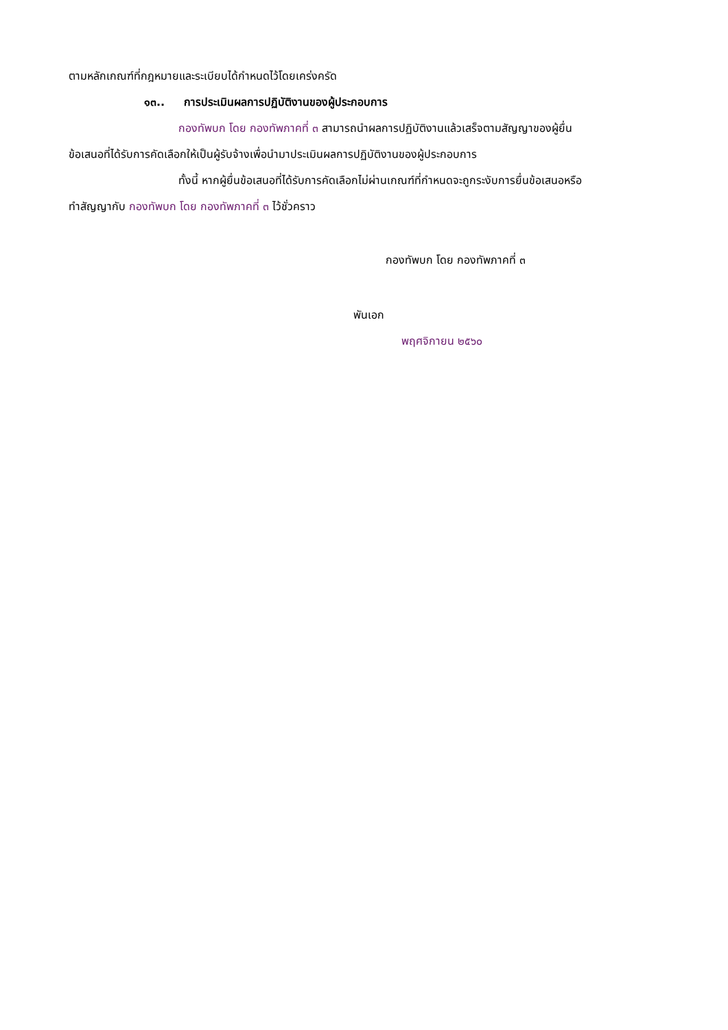ตามหลักเกณฑ์ที่กฎหมายและระเบียบได้กำหนดไว้โดยเคร่งครัด
๑๓.. การประเมินผลการปฏิบัติงานของผู้ประกอบการ
กองทัพบก โดย กองทัพภาคที่ ๓ สามารถนำผลการปฏิบัติงานแล้วเสร็จตามสัญญาของผู้ยื่น
ข้อเสนอที่ได้รับการคัดเลือกให้เป็นผู้รับจ้างเพื่อนำมาประเมินผลการปฏิบัติงานของผู้ประกอบการ
ทั้งนี้ หากผู้ยื่นข้อเสนอที่ได้รับการคัดเลือกไม่ผ่านเกณฑ์ที่กำหนดจะถูกระงับการยื่นข้อเสนอหรือ
ทำสัญญากับ กองทัพบก โดย กองทัพภาคที่ ๓ ไว้ชั่วคราว
กองทัพบก โดย กองทัพภาคที่ ๓
พันเอก
พฤศจิกายน ๒๕๖๐